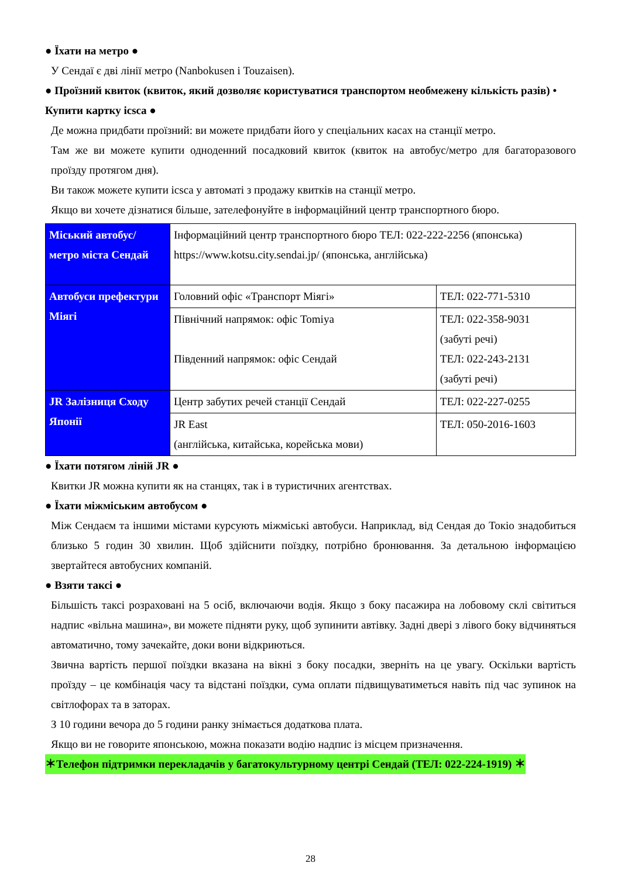● Їхати на метро ●
У Сендаї є дві лінії метро (Nanbokusen і Touzaisen).
● Проїзний квиток (квиток, який дозволяє користуватися транспортом необмежену кількість разів) • Купити картку icsca ●
Де можна придбати проїзний: ви можете придбати його у спеціальних касах на станції метро.
Там же ви можете купити одноденний посадковий квиток (квиток на автобус/метро для багаторазового проїзду протягом дня).
Ви також можете купити icsca у автоматі з продажу квитків на станції метро.
Якщо ви хочете дізнатися більше, зателефонуйте в інформаційний центр транспортного бюро.
| Міський автобус/ метро міста Сендай | Інформаційний центр транспортного бюро ТЕЛ: 022-222-2256 (японська) https://www.kotsu.city.sendai.jp/ (японська, англійська) | |
| Автобуси префектури Міягі | Головний офіс «Транспорт Міягі» | ТЕЛ: 022-771-5310 |
| | Північний напрямок: офіс Tomiya Південний напрямок: офіс Сендай | ТЕЛ: 022-358-9031 (забуті речі) ТЕЛ: 022-243-2131 (забуті речі) |
| JR Залізниця Сходу Японії | Центр забутих речей станції Сендай | ТЕЛ: 022-227-0255 |
| | JR East (англійська, китайська, корейська мови) | ТЕЛ: 050-2016-1603 |
● Їхати потягом ліній JR ●
Квитки JR можна купити як на станцях, так і в туристичних агентствах.
● Їхати міжміським автобусом ●
Між Сендаєм та іншими містами курсують міжміські автобуси. Наприклад, від Сендая до Токіо знадобиться близько 5 годин 30 хвилин. Щоб здійснити поїздку, потрібно бронювання. За детальною інформацією звертайтеся автобусних компаній.
● Взяти таксі ●
Більшість таксі розраховані на 5 осіб, включаючи водія. Якщо з боку пасажира на лобовому склі світиться надпис «вільна машина», ви можете підняти руку, щоб зупинити автівку. Задні двері з лівого боку відчиняться автоматично, тому зачекайте, доки вони відкриються.
Звична вартість першої поїздки вказана на вікні з боку посадки, зверніть на це увагу. Оскільки вартість проїзду – це комбінація часу та відстані поїздки, сума оплати підвищуватиметься навіть під час зупинок на світлофорах та в заторах.
З 10 години вечора до 5 години ранку знімається додаткова плата.
Якщо ви не говорите японською, можна показати водію надпис із місцем призначення.
＊Телефон підтримки перекладачів у багатокультурному центрі Сендай (ТЕЛ: 022-224-1919) ＊
28